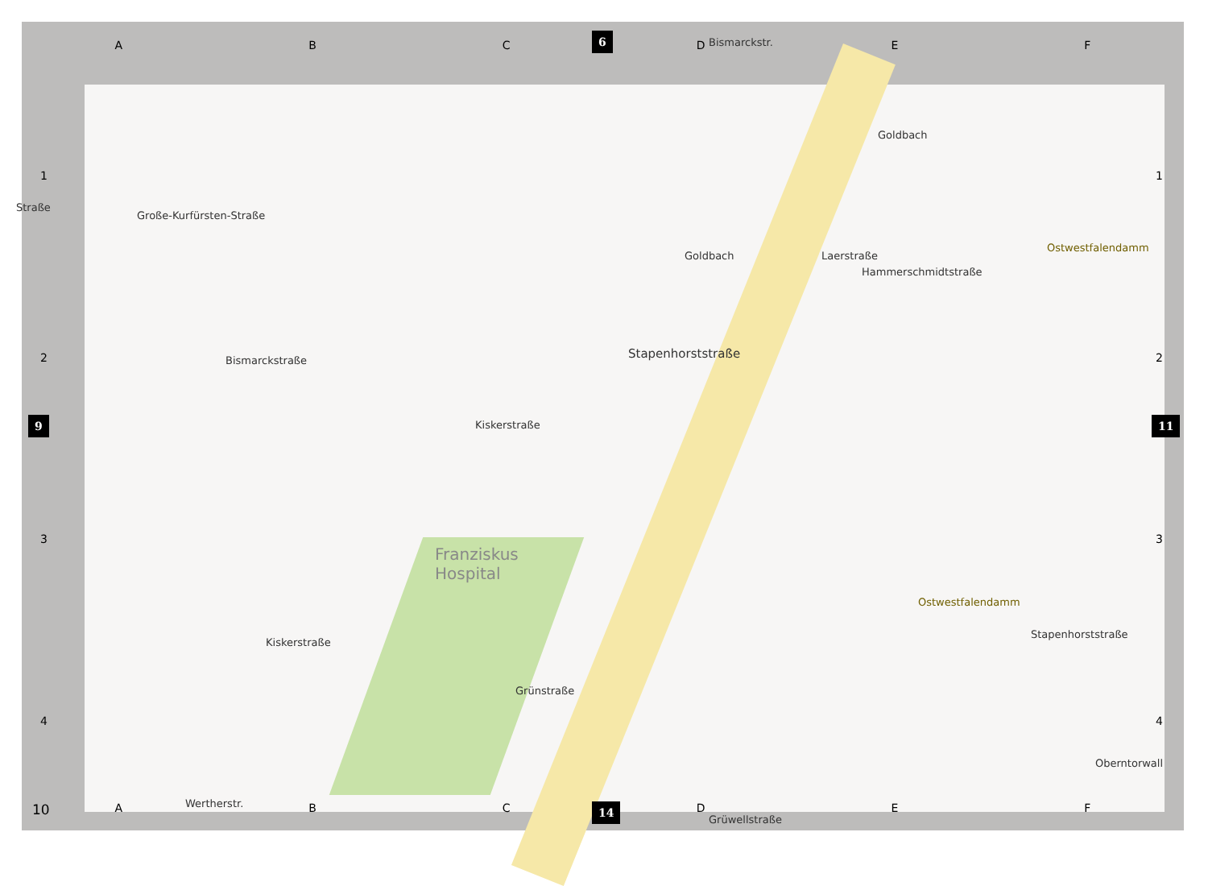A B C D E F
6
1
2
3
4
9
1
2
3
4
11
Große-Kurfürsten-Straße
Bismarckstraße
Kiskerstraße
Goldbach
Goldbach
Laerstraße
Hammerschmidtstraße
Stapenhorststraße
Ostwestfalendamm
Franziskus
Hospital
Ostwestfalendamm
Kiskerstraße
Grünstraße
Stapenhorststraße
Oberntorwall
Wertherstr.
Grüwellstraße
Straße
Bismarckstr.
A B C D E F 10 14